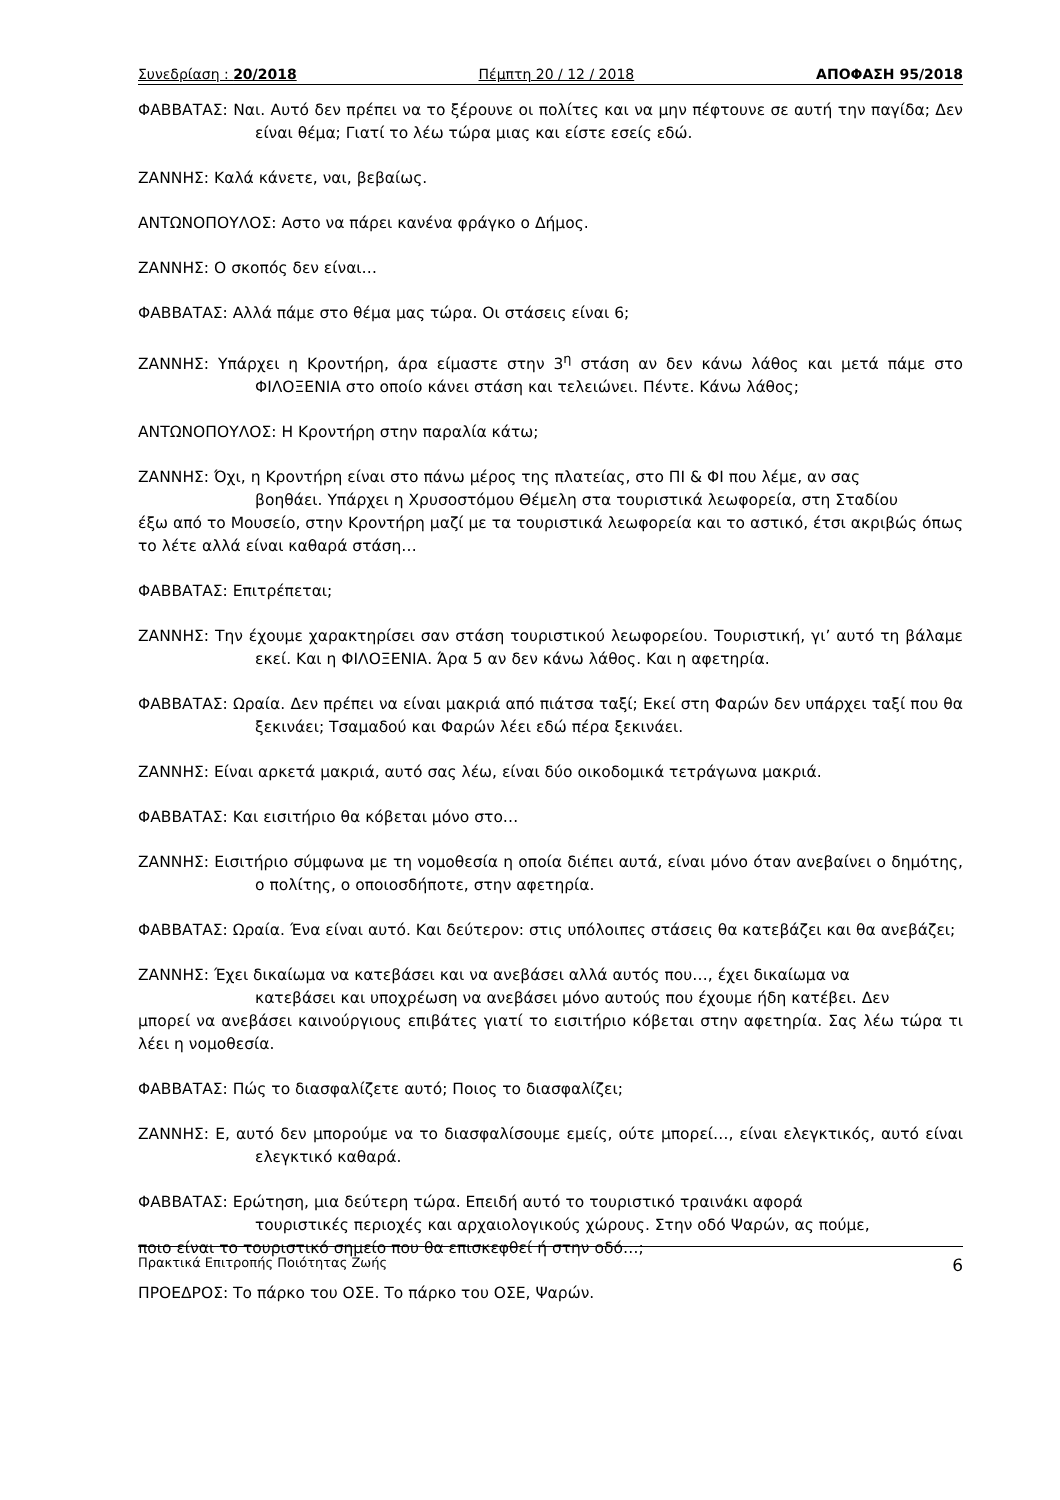Συνεδρίαση : 20/2018 Πέμπτη 20 / 12 / 2018 ΑΠΟΦΑΣΗ 95/2018
ΦΑΒΒΑΤΑΣ: Ναι. Αυτό δεν πρέπει να το ξέρουνε οι πολίτες και να μην πέφτουνε σε αυτή την παγίδα; Δεν είναι θέμα; Γιατί το λέω τώρα μιας και είστε εσείς εδώ.
ΖΑΝΝΗΣ: Καλά κάνετε, ναι, βεβαίως.
ΑΝΤΩΝΟΠΟΥΛΟΣ: Αστο να πάρει κανένα φράγκο ο Δήμος.
ΖΑΝΝΗΣ: Ο σκοπός δεν είναι…
ΦΑΒΒΑΤΑΣ: Αλλά πάμε στο θέμα μας τώρα. Οι στάσεις είναι 6;
ΖΑΝΝΗΣ: Υπάρχει η Κροντήρη, άρα είμαστε στην 3<sup>η</sup> στάση αν δεν κάνω λάθος και μετά πάμε στο ΦΙΛΟΞΕΝΙΑ στο οποίο κάνει στάση και τελειώνει. Πέντε. Κάνω λάθος;
ΑΝΤΩΝΟΠΟΥΛΟΣ: Η Κροντήρη στην παραλία κάτω;
ΖΑΝΝΗΣ: Όχι, η Κροντήρη είναι στο πάνω μέρος της πλατείας, στο ΠΙ & ΦΙ που λέμε, αν σας
βοηθάει. Υπάρχει η Χρυσοστόμου Θέμελη στα τουριστικά λεωφορεία, στη Σταδίου
έξω από το Μουσείο, στην Κροντήρη μαζί με τα τουριστικά λεωφορεία και το αστικό, έτσι ακριβώς όπως το λέτε αλλά είναι καθαρά στάση…
ΦΑΒΒΑΤΑΣ: Επιτρέπεται;
ΖΑΝΝΗΣ: Την έχουμε χαρακτηρίσει σαν στάση τουριστικού λεωφορείου. Τουριστική, γι’ αυτό τη βάλαμε εκεί. Και η ΦΙΛΟΞΕΝΙΑ. Άρα 5 αν δεν κάνω λάθος. Και η αφετηρία.
ΦΑΒΒΑΤΑΣ: Ωραία. Δεν πρέπει να είναι μακριά από πιάτσα ταξί; Εκεί στη Φαρών δεν υπάρχει ταξί που θα ξεκινάει; Τσαμαδού και Φαρών λέει εδώ πέρα ξεκινάει.
ΖΑΝΝΗΣ: Είναι αρκετά μακριά, αυτό σας λέω, είναι δύο οικοδομικά τετράγωνα μακριά.
ΦΑΒΒΑΤΑΣ: Και εισιτήριο θα κόβεται μόνο στο…
ΖΑΝΝΗΣ: Εισιτήριο σύμφωνα με τη νομοθεσία η οποία διέπει αυτά, είναι μόνο όταν ανεβαίνει ο δημότης, ο πολίτης, ο οποιοσδήποτε, στην αφετηρία.
ΦΑΒΒΑΤΑΣ: Ωραία. Ένα είναι αυτό. Και δεύτερον: στις υπόλοιπες στάσεις θα κατεβάζει και θα ανεβάζει;
ΖΑΝΝΗΣ: Έχει δικαίωμα να κατεβάσει και να ανεβάσει αλλά αυτός που…, έχει δικαίωμα να
κατεβάσει και υποχρέωση να ανεβάσει μόνο αυτούς που έχουμε ήδη κατέβει. Δεν
μπορεί να ανεβάσει καινούργιους επιβάτες γιατί το εισιτήριο κόβεται στην αφετηρία. Σας λέω τώρα τι λέει η νομοθεσία.
ΦΑΒΒΑΤΑΣ: Πώς το διασφαλίζετε αυτό; Ποιος το διασφαλίζει;
ΖΑΝΝΗΣ: Ε, αυτό δεν μπορούμε να το διασφαλίσουμε εμείς, ούτε μπορεί…, είναι ελεγκτικός, αυτό είναι ελεγκτικό καθαρά.
ΦΑΒΒΑΤΑΣ: Ερώτηση, μια δεύτερη τώρα. Επειδή αυτό το τουριστικό τραινάκι αφορά
τουριστικές περιοχές και αρχαιολογικούς χώρους. Στην οδό Ψαρών, ας πούμε,
ποιο είναι το τουριστικό σημείο που θα επισκεφθεί ή στην οδό…;
ΠΡΟΕΔΡΟΣ: Το πάρκο του ΟΣΕ. Το πάρκο του ΟΣΕ, Ψαρών.
Πρακτικά Επιτροπής Ποιότητας Ζωής 6